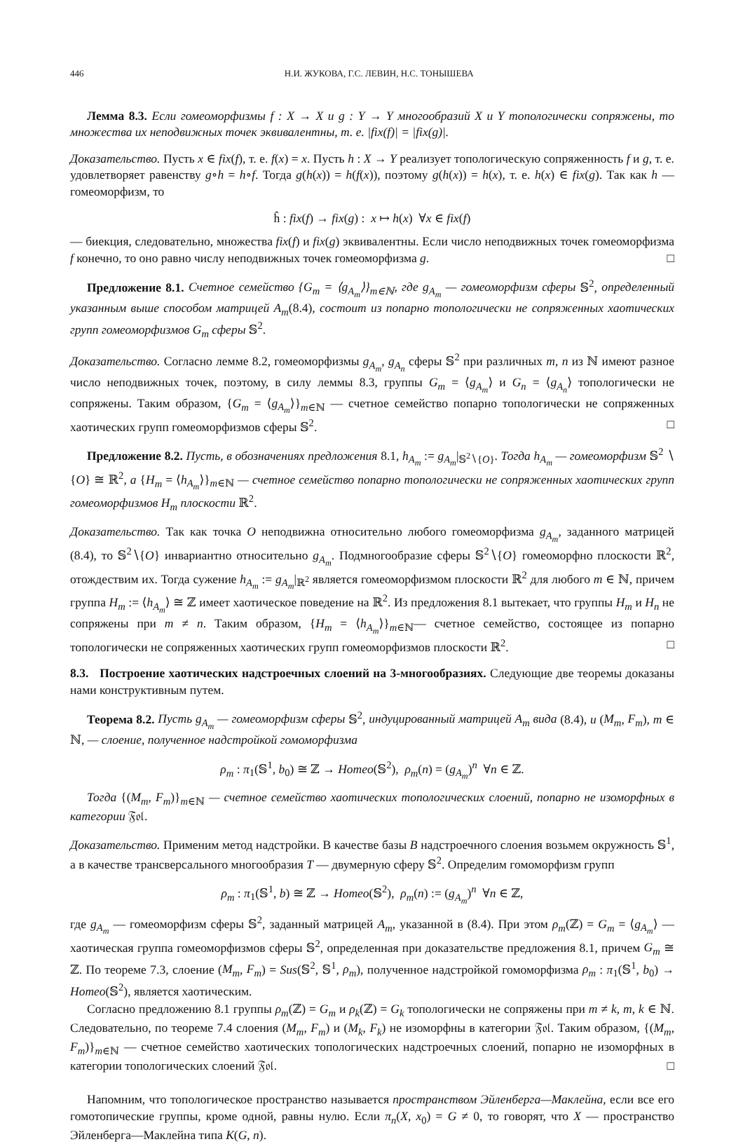446 Н.И. ЖУКОВА, Г.С. ЛЕВИН, Н.С. ТОНЫШЕВА
Лемма 8.3. Если гомеоморфизмы f : X → X и g : Y → Y многообразий X и Y топологически сопряжены, то множества их неподвижных точек эквивалентны, т. е. |fix(f)| = |fix(g)|.
Доказательство. Пусть x ∈ fix(f), т. е. f(x) = x. Пусть h : X → Y реализует топологическую сопряженность f и g, т. е. удовлетворяет равенству g∘h = h∘f. Тогда g(h(x)) = h(f(x)), поэтому g(h(x)) = h(x), т. е. h(x) ∈ fix(g). Так как h — гомеоморфизм, то
ĥ : fix(f) → fix(g) : x ↦ h(x) ∀x ∈ fix(f)
— биекция, следовательно, множества fix(f) и fix(g) эквивалентны. Если число неподвижных точек гомеоморфизма f конечно, то оно равно числу неподвижных точек гомеоморфизма g. □
Предложение 8.1. Счетное семейство {G<sub>m</sub> = ⟨g<sub>A<sub>m</sub></sub>⟩}<sub>m∈ℕ</sub>, где g<sub>A<sub>m</sub></sub> — гомеоморфизм сферы 𝕊<sup>2</sup>, определенный указанным выше способом матрицей A<sub>m</sub>(8.4), состоит из попарно топологически не сопряженных хаотических групп гомеоморфизмов G<sub>m</sub> сферы 𝕊<sup>2</sup>.
Доказательство. Согласно лемме 8.2, гомеоморфизмы g<sub>A<sub>m</sub></sub>, g<sub>A<sub>n</sub></sub> сферы 𝕊<sup>2</sup> при различных m, n из ℕ имеют разное число неподвижных точек, поэтому, в силу леммы 8.3, группы G<sub>m</sub> = ⟨g<sub>A<sub>m</sub></sub>⟩ и G<sub>n</sub> = ⟨g<sub>A<sub>n</sub></sub>⟩ топологически не сопряжены. Таким образом, {G<sub>m</sub> = ⟨g<sub>A<sub>m</sub></sub>⟩}<sub>m∈ℕ</sub> — счетное семейство попарно топологически не сопряженных хаотических групп гомеоморфизмов сферы 𝕊<sup>2</sup>. □
Предложение 8.2. Пусть, в обозначениях предложения 8.1, h<sub>A<sub>m</sub></sub> := g<sub>A<sub>m</sub></sub>|<sub>𝕊<sup>2</sup>∖{O}</sub>. Тогда h<sub>A<sub>m</sub></sub> — гомеоморфизм 𝕊<sup>2</sup> ∖ {O} ≅ ℝ<sup>2</sup>, а {H<sub>m</sub> = ⟨h<sub>A<sub>m</sub></sub>⟩}<sub>m∈ℕ</sub> — счетное семейство попарно топологически не сопряженных хаотических групп гомеоморфизмов H<sub>m</sub> плоскости ℝ<sup>2</sup>.
Доказательство. Так как точка O неподвижна относительно любого гомеоморфизма g<sub>A<sub>m</sub></sub>, заданного матрицей (8.4), то 𝕊<sup>2</sup>∖{O} инвариантно относительно g<sub>A<sub>m</sub></sub>. Подмногообразие сферы 𝕊<sup>2</sup>∖{O} гомеоморфно плоскости ℝ<sup>2</sup>, отождествим их. Тогда сужение h<sub>A<sub>m</sub></sub> := g<sub>A<sub>m</sub></sub>|<sub>ℝ<sup>2</sup></sub> является гомеоморфизмом плоскости ℝ<sup>2</sup> для любого m ∈ ℕ, причем группа H<sub>m</sub> := ⟨h<sub>A<sub>m</sub></sub>⟩ ≅ ℤ имеет хаотическое поведение на ℝ<sup>2</sup>. Из предложения 8.1 вытекает, что группы H<sub>m</sub> и H<sub>n</sub> не сопряжены при m ≠ n. Таким образом, {H<sub>m</sub> = ⟨h<sub>A<sub>m</sub></sub>⟩}<sub>m∈ℕ</sub>— счетное семейство, состоящее из попарно топологически не сопряженных хаотических групп гомеоморфизмов плоскости ℝ<sup>2</sup>. □
8.3. Построение хаотических надстроечных слоений на 3-многообразиях. Следующие две теоремы доказаны нами конструктивным путем.
Теорема 8.2. Пусть g<sub>A<sub>m</sub></sub> — гомеоморфизм сферы 𝕊<sup>2</sup>, индуцированный матрицей A<sub>m</sub> вида (8.4), и (M<sub>m</sub>, F<sub>m</sub>), m ∈ ℕ, — слоение, полученное надстройкой гомоморфизма
ρ<sub>m</sub> : π<sub>1</sub>(𝕊<sup>1</sup>, b<sub>0</sub>) ≅ ℤ → Homeo(𝕊<sup>2</sup>), ρ<sub>m</sub>(n) = (g<sub>A<sub>m</sub></sub>)<sup>n</sup> ∀n ∈ ℤ.
Тогда {(M<sub>m</sub>, F<sub>m</sub>)}<sub>m∈ℕ</sub> — счетное семейство хаотических топологических слоений, попарно не изоморфных в категории 𝔉𝔬𝔩.
Доказательство. Применим метод надстройки. В качестве базы B надстроечного слоения возьмем окружность 𝕊<sup>1</sup>, а в качестве трансверсального многообразия T — двумерную сферу 𝕊<sup>2</sup>. Определим гомоморфизм групп
ρ<sub>m</sub> : π<sub>1</sub>(𝕊<sup>1</sup>, b) ≅ ℤ → Homeo(𝕊<sup>2</sup>), ρ<sub>m</sub>(n) := (g<sub>A<sub>m</sub></sub>)<sup>n</sup> ∀n ∈ ℤ,
где g<sub>A<sub>m</sub></sub> — гомеоморфизм сферы 𝕊<sup>2</sup>, заданный матрицей A<sub>m</sub>, указанной в (8.4). При этом ρ<sub>m</sub>(ℤ) = G<sub>m</sub> = ⟨g<sub>A<sub>m</sub></sub>⟩ — хаотическая группа гомеоморфизмов сферы 𝕊<sup>2</sup>, определенная при доказательстве предложения 8.1, причем G<sub>m</sub> ≅ ℤ. По теореме 7.3, слоение (M<sub>m</sub>, F<sub>m</sub>) = Sus(𝕊<sup>2</sup>, 𝕊<sup>1</sup>, ρ<sub>m</sub>), полученное надстройкой гомоморфизма ρ<sub>m</sub> : π<sub>1</sub>(𝕊<sup>1</sup>, b<sub>0</sub>) → Homeo(𝕊<sup>2</sup>), является хаотическим.
Согласно предложению 8.1 группы ρ<sub>m</sub>(ℤ) = G<sub>m</sub> и ρ<sub>k</sub>(ℤ) = G<sub>k</sub> топологически не сопряжены при m ≠ k, m, k ∈ ℕ. Следовательно, по теореме 7.4 слоения (M<sub>m</sub>, F<sub>m</sub>) и (M<sub>k</sub>, F<sub>k</sub>) не изоморфны в категории 𝔉𝔬𝔩. Таким образом, {(M<sub>m</sub>, F<sub>m</sub>)}<sub>m∈ℕ</sub> — счетное семейство хаотических топологических надстроечных слоений, попарно не изоморфных в категории топологических слоений 𝔉𝔬𝔩. □
Напомним, что топологическое пространство называется пространством Эйленберга—Маклейна, если все его гомотопические группы, кроме одной, равны нулю. Если π<sub>n</sub>(X, x<sub>0</sub>) = G ≠ 0, то говорят, что X — пространство Эйленберга—Маклейна типа K(G, n).